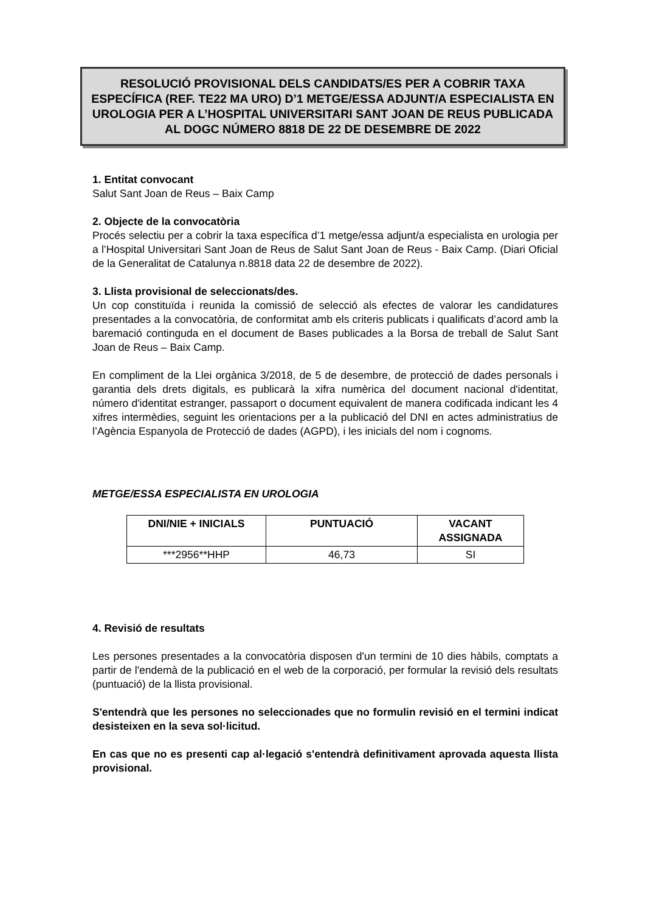RESOLUCIÓ PROVISIONAL DELS CANDIDATS/ES PER A COBRIR TAXA ESPECÍFICA (REF. TE22 MA URO) D’1 METGE/ESSA ADJUNT/A ESPECIALISTA EN UROLOGIA PER A L’HOSPITAL UNIVERSITARI SANT JOAN DE REUS PUBLICADA AL DOGC NÚMERO 8818 DE 22 DE DESEMBRE DE 2022
1. Entitat convocant
Salut Sant Joan de Reus – Baix Camp
2. Objecte de la convocatòria
Procés selectiu per a cobrir la taxa específica d’1 metge/essa adjunt/a especialista en urologia per a l’Hospital Universitari Sant Joan de Reus de Salut Sant Joan de Reus - Baix Camp. (Diari Oficial de la Generalitat de Catalunya n.8818 data 22 de desembre de 2022).
3. Llista provisional de seleccionats/des.
Un cop constituïda i reunida la comissió de selecció als efectes de valorar les candidatures presentades a la convocatòria, de conformitat amb els criteris publicats i qualificats d’acord amb la baremació continguda en el document de Bases publicades a la Borsa de treball de Salut Sant Joan de Reus – Baix Camp.
En compliment de la Llei orgànica 3/2018, de 5 de desembre, de protecció de dades personals i garantia dels drets digitals, es publicarà la xifra numèrica del document nacional d'identitat, número d'identitat estranger, passaport o document equivalent de manera codificada indicant les 4 xifres intermèdies, seguint les orientacions per a la publicació del DNI en actes administratius de l’Agència Espanyola de Protecció de dades (AGPD), i les inicials del nom i cognoms.
METGE/ESSA ESPECIALISTA EN UROLOGIA
| DNI/NIE + INICIALS | PUNTUACIÓ | VACANT ASSIGNADA |
| --- | --- | --- |
| ***2956**HHP | 46,73 | SI |
4. Revisió de resultats
Les persones presentades a la convocatòria disposen d'un termini de 10 dies hàbils, comptats a partir de l'endemà de la publicació en el web de la corporació, per formular la revisió dels resultats (puntuació) de la llista provisional.
S'entendrà que les persones no seleccionades que no formulin revisió en el termini indicat desisteixen en la seva sol·licitud.
En cas que no es presenti cap al·legació s'entendrà definitivament aprovada aquesta llista provisional.